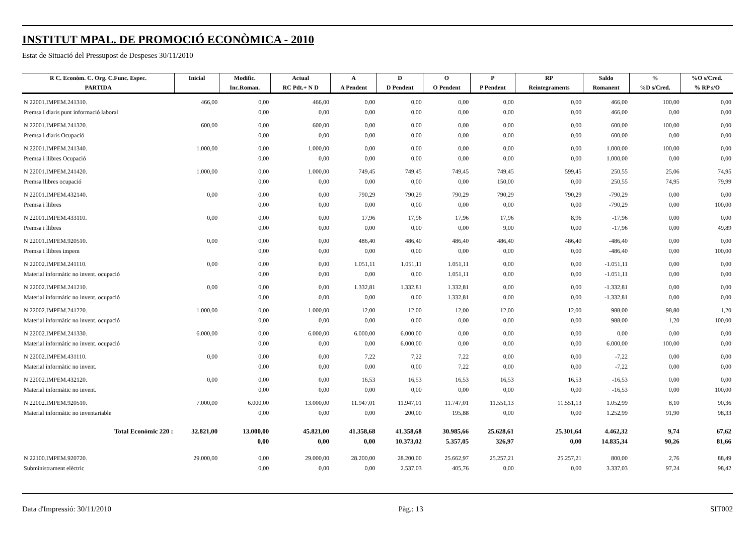INSTITUT MPAL. DE PROMOCIÓ ECONÒMICA - 2010
Estat de Situació del Pressupost de Despeses 30/11/2010
| R C. Econòm. C. Org. C.Func. Espec. | Inicial | Modific. | Actual | A | D | O | P | RP | Saldo | % | %O s/Cred. |
| --- | --- | --- | --- | --- | --- | --- | --- | --- | --- | --- | --- |
| PARTIDA | | Inc.Roman. | RC Pdt.+ N D | A Pendent | D Pendent | O Pendent | P Pendent | Reintegraments | Romanent | %D s/Cred. | % RP s/O |
| N 22001.IMPEM.241310. | 466,00 | 0,00 | 466,00 | 0,00 | 0,00 | 0,00 | 0,00 | 0,00 | 466,00 | 100,00 | 0,00 |
| Premsa i diaris punt informació laboral | | 0,00 | 0,00 | 0,00 | 0,00 | 0,00 | 0,00 | 0,00 | 466,00 | 0,00 | 0,00 |
| N 22001.IMPEM.241320. | 600,00 | 0,00 | 600,00 | 0,00 | 0,00 | 0,00 | 0,00 | 0,00 | 600,00 | 100,00 | 0,00 |
| Premsa i diaris Ocupació | | 0,00 | 0,00 | 0,00 | 0,00 | 0,00 | 0,00 | 0,00 | 600,00 | 0,00 | 0,00 |
| N 22001.IMPEM.241340. | 1.000,00 | 0,00 | 1.000,00 | 0,00 | 0,00 | 0,00 | 0,00 | 0,00 | 1.000,00 | 100,00 | 0,00 |
| Premsa i llibres Ocupació | | 0,00 | 0,00 | 0,00 | 0,00 | 0,00 | 0,00 | 0,00 | 1.000,00 | 0,00 | 0,00 |
| N 22001.IMPEM.241420. | 1.000,00 | 0,00 | 1.000,00 | 749,45 | 749,45 | 749,45 | 749,45 | 599,45 | 250,55 | 25,06 | 74,95 |
| Premsa llibres ocupació | | 0,00 | 0,00 | 0,00 | 0,00 | 0,00 | 150,00 | 0,00 | 250,55 | 74,95 | 79,99 |
| N 22001.IMPEM.432140. | 0,00 | 0,00 | 0,00 | 790,29 | 790,29 | 790,29 | 790,29 | 790,29 | -790,29 | 0,00 | 0,00 |
| Premsa i llibres | | 0,00 | 0,00 | 0,00 | 0,00 | 0,00 | 0,00 | 0,00 | -790,29 | 0,00 | 100,00 |
| N 22001.IMPEM.433110. | 0,00 | 0,00 | 0,00 | 17,96 | 17,96 | 17,96 | 17,96 | 8,96 | -17,96 | 0,00 | 0,00 |
| Premsa i llibres | | 0,00 | 0,00 | 0,00 | 0,00 | 0,00 | 9,00 | 0,00 | -17,96 | 0,00 | 49,89 |
| N 22001.IMPEM.920510. | 0,00 | 0,00 | 0,00 | 486,40 | 486,40 | 486,40 | 486,40 | 486,40 | -486,40 | 0,00 | 0,00 |
| Premsa i llibres impem | | 0,00 | 0,00 | 0,00 | 0,00 | 0,00 | 0,00 | 0,00 | -486,40 | 0,00 | 100,00 |
| N 22002.IMPEM.241110. | 0,00 | 0,00 | 0,00 | 1.051,11 | 1.051,11 | 1.051,11 | 0,00 | 0,00 | -1.051,11 | 0,00 | 0,00 |
| Material informàtic no invent. ocupació | | 0,00 | 0,00 | 0,00 | 0,00 | 1.051,11 | 0,00 | 0,00 | -1.051,11 | 0,00 | 0,00 |
| N 22002.IMPEM.241210. | 0,00 | 0,00 | 0,00 | 1.332,81 | 1.332,81 | 1.332,81 | 0,00 | 0,00 | -1.332,81 | 0,00 | 0,00 |
| Material informàtic no invent. ocupació | | 0,00 | 0,00 | 0,00 | 0,00 | 1.332,81 | 0,00 | 0,00 | -1.332,81 | 0,00 | 0,00 |
| N 22002.IMPEM.241220. | 1.000,00 | 0,00 | 1.000,00 | 12,00 | 12,00 | 12,00 | 12,00 | 12,00 | 988,00 | 98,80 | 1,20 |
| Material informàtic no invent. ocupació | | 0,00 | 0,00 | 0,00 | 0,00 | 0,00 | 0,00 | 0,00 | 988,00 | 1,20 | 100,00 |
| N 22002.IMPEM.241330. | 6.000,00 | 0,00 | 6.000,00 | 6.000,00 | 6.000,00 | 0,00 | 0,00 | 0,00 | 0,00 | 0,00 | 0,00 |
| Material informàtic no invent. ocupació | | 0,00 | 0,00 | 0,00 | 6.000,00 | 0,00 | 0,00 | 0,00 | 6.000,00 | 100,00 | 0,00 |
| N 22002.IMPEM.431110. | 0,00 | 0,00 | 0,00 | 7,22 | 7,22 | 7,22 | 0,00 | 0,00 | -7,22 | 0,00 | 0,00 |
| Material informàtic no invent. | | 0,00 | 0,00 | 0,00 | 0,00 | 7,22 | 0,00 | 0,00 | -7,22 | 0,00 | 0,00 |
| N 22002.IMPEM.432120. | 0,00 | 0,00 | 0,00 | 16,53 | 16,53 | 16,53 | 16,53 | 16,53 | -16,53 | 0,00 | 0,00 |
| Material informàtic no invent. | | 0,00 | 0,00 | 0,00 | 0,00 | 0,00 | 0,00 | 0,00 | -16,53 | 0,00 | 100,00 |
| N 22002.IMPEM.920510. | 7.000,00 | 6.000,00 | 13.000,00 | 11.947,01 | 11.947,01 | 11.747,01 | 11.551,13 | 11.551,13 | 1.052,99 | 8,10 | 90,36 |
| Material informàtic no inventariable | | 0,00 | 0,00 | 0,00 | 200,00 | 195,88 | 0,00 | 0,00 | 1.252,99 | 91,90 | 98,33 |
| Total Econòmic 220 : | 32.821,00 | 13.000,00 | 45.821,00 | 41.358,68 | 41.358,68 | 30.985,66 | 25.628,61 | 25.301,64 | 4.462,32 | 9,74 | 67,62 |
| | | 0,00 | 0,00 | 0,00 | 10.373,02 | 5.357,05 | 326,97 | 0,00 | 14.835,34 | 90,26 | 81,66 |
| N 22100.IMPEM.920720. | 29.000,00 | 0,00 | 29.000,00 | 28.200,00 | 28.200,00 | 25.662,97 | 25.257,21 | 25.257,21 | 800,00 | 2,76 | 88,49 |
| Subministrament elèctric | | 0,00 | 0,00 | 0,00 | 2.537,03 | 405,76 | 0,00 | 0,00 | 3.337,03 | 97,24 | 98,42 |
Data d'Impressió: 30/11/2010 Pàg.: 13 SIT002